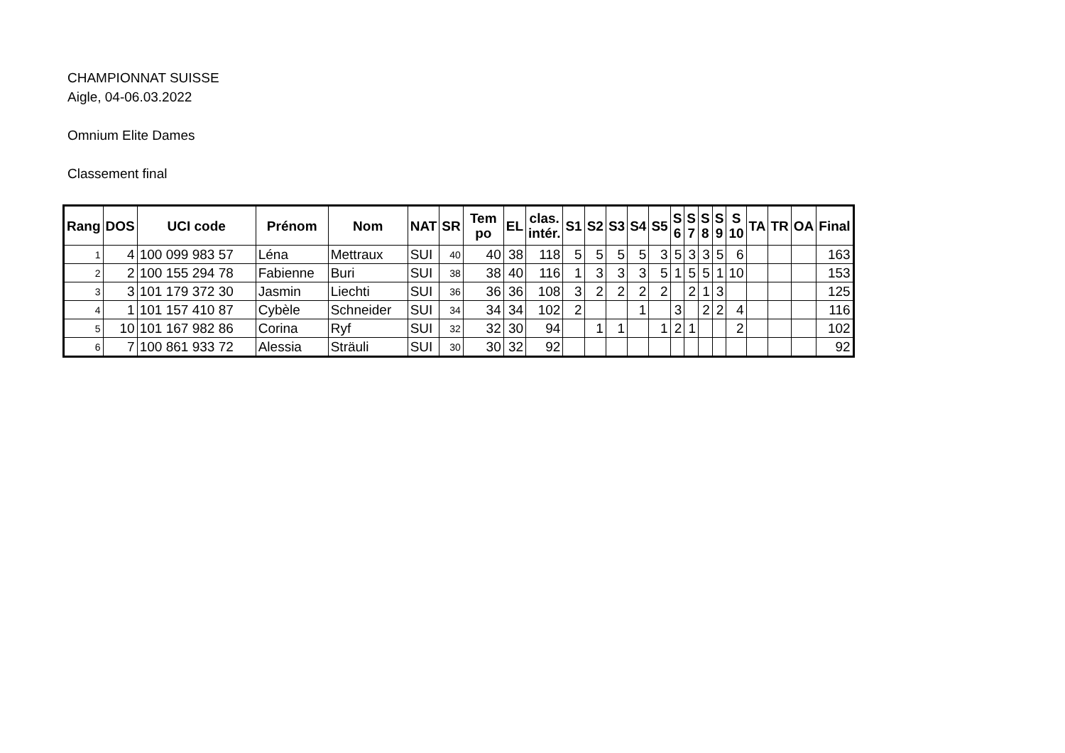CHAMPIONNAT SUISSE
Aigle, 04-06.03.2022
Omnium Elite Dames
Classement final
| Rang | DOS | UCI code | Prénom | Nom | NAT | SR | Tem po | EL | clas. intér. | S1 | S2 | S3 | S4 | S5 | S 6 | S 7 | S 8 | S 9 | S 10 | TA | TR | OA | Final |
| --- | --- | --- | --- | --- | --- | --- | --- | --- | --- | --- | --- | --- | --- | --- | --- | --- | --- | --- | --- | --- | --- | --- | --- |
| 1 | 4 | 100 099 983 57 | Léna | Mettraux | SUI | 40 | 40 | 38 | 118 | 5 | 5 | 5 | 5 | 3 | 5 | 3 | 3 | 5 | 6 | | | | 163 |
| 2 | 2 | 100 155 294 78 | Fabienne | Buri | SUI | 38 | 38 | 40 | 116 | 1 | 3 | 3 | 3 | 5 | 1 | 5 | 5 | 1 | 10 | | | | 153 |
| 3 | 3 | 101 179 372 30 | Jasmin | Liechti | SUI | 36 | 36 | 36 | 108 | 3 | 2 | 2 | 2 | 2 | | 2 | 1 | 3 | | | | | 125 |
| 4 | 1 | 101 157 410 87 | Cybèle | Schneider | SUI | 34 | 34 | 34 | 102 | 2 | | | 1 | | 3 | | 2 | 2 | 4 | | | | 116 |
| 5 | 10 | 101 167 982 86 | Corina | Ryf | SUI | 32 | 32 | 30 | 94 | | 1 | 1 | | 1 | 2 | 1 | | | 2 | | | | 102 |
| 6 | 7 | 100 861 933 72 | Alessia | Sträuli | SUI | 30 | 30 | 32 | 92 | | | | | | | | | | | | | | 92 |